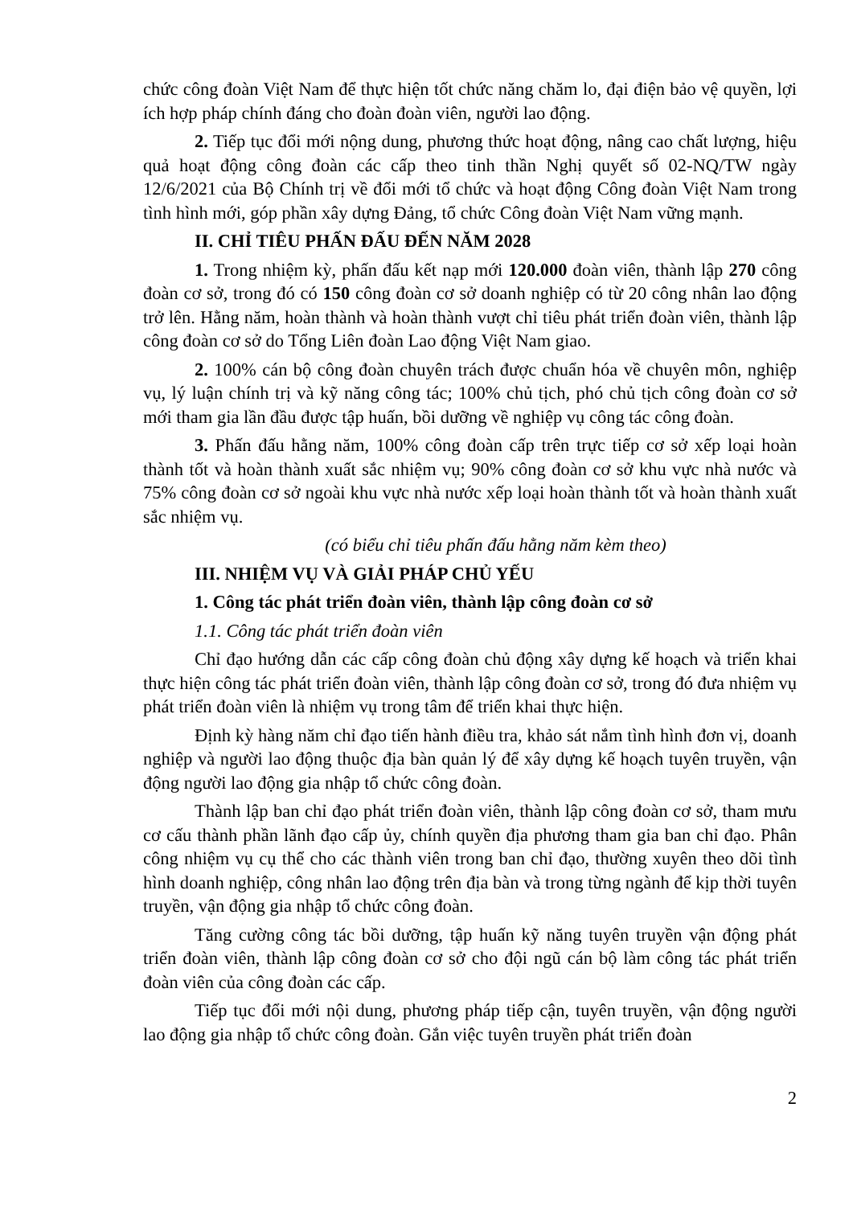chức công đoàn Việt Nam để thực hiện tốt chức năng chăm lo, đại điện bảo vệ quyền, lợi ích hợp pháp chính đáng cho đoàn đoàn viên, người lao động.
2. Tiếp tục đổi mới nộng dung, phương thức hoạt động, nâng cao chất lượng, hiệu quả hoạt động công đoàn các cấp theo tinh thần Nghị quyết số 02-NQ/TW ngày 12/6/2021 của Bộ Chính trị về đổi mới tổ chức và hoạt động Công đoàn Việt Nam trong tình hình mới, góp phần xây dựng Đảng, tổ chức Công đoàn Việt Nam vững mạnh.
II. CHỈ TIÊU PHẤN ĐẤU ĐẾN NĂM 2028
1. Trong nhiệm kỳ, phấn đấu kết nạp mới 120.000 đoàn viên, thành lập 270 công đoàn cơ sở, trong đó có 150 công đoàn cơ sở doanh nghiệp có từ 20 công nhân lao động trở lên. Hằng năm, hoàn thành và hoàn thành vượt chỉ tiêu phát triển đoàn viên, thành lập công đoàn cơ sở do Tổng Liên đoàn Lao động Việt Nam giao.
2. 100% cán bộ công đoàn chuyên trách được chuẩn hóa về chuyên môn, nghiệp vụ, lý luận chính trị và kỹ năng công tác; 100% chủ tịch, phó chủ tịch công đoàn cơ sở mới tham gia lần đầu được tập huấn, bồi dưỡng về nghiệp vụ công tác công đoàn.
3. Phấn đấu hằng năm, 100% công đoàn cấp trên trực tiếp cơ sở xếp loại hoàn thành tốt và hoàn thành xuất sắc nhiệm vụ; 90% công đoàn cơ sở khu vực nhà nước và 75% công đoàn cơ sở ngoài khu vực nhà nước xếp loại hoàn thành tốt và hoàn thành xuất sắc nhiệm vụ.
(có biểu chỉ tiêu phấn đấu hằng năm kèm theo)
III. NHIỆM VỤ VÀ GIẢI PHÁP CHỦ YẾU
1. Công tác phát triển đoàn viên, thành lập công đoàn cơ sở
1.1. Công tác phát triển đoàn viên
Chỉ đạo hướng dẫn các cấp công đoàn chủ động xây dựng kế hoạch và triển khai thực hiện công tác phát triển đoàn viên, thành lập công đoàn cơ sở, trong đó đưa nhiệm vụ phát triển đoàn viên là nhiệm vụ trong tâm để triển khai thực hiện.
Định kỳ hàng năm chỉ đạo tiến hành điều tra, khảo sát nắm tình hình đơn vị, doanh nghiệp và người lao động thuộc địa bàn quản lý để xây dựng kế hoạch tuyên truyền, vận động người lao động gia nhập tổ chức công đoàn.
Thành lập ban chỉ đạo phát triển đoàn viên, thành lập công đoàn cơ sở, tham mưu cơ cấu thành phần lãnh đạo cấp ủy, chính quyền địa phương tham gia ban chỉ đạo. Phân công nhiệm vụ cụ thể cho các thành viên trong ban chỉ đạo, thường xuyên theo dõi tình hình doanh nghiệp, công nhân lao động trên địa bàn và trong từng ngành để kịp thời tuyên truyền, vận động gia nhập tổ chức công đoàn.
Tăng cường công tác bồi dưỡng, tập huấn kỹ năng tuyên truyền vận động phát triển đoàn viên, thành lập công đoàn cơ sở cho đội ngũ cán bộ làm công tác phát triển đoàn viên của công đoàn các cấp.
Tiếp tục đổi mới nội dung, phương pháp tiếp cận, tuyên truyền, vận động người lao động gia nhập tổ chức công đoàn. Gắn việc tuyên truyền phát triển đoàn
2